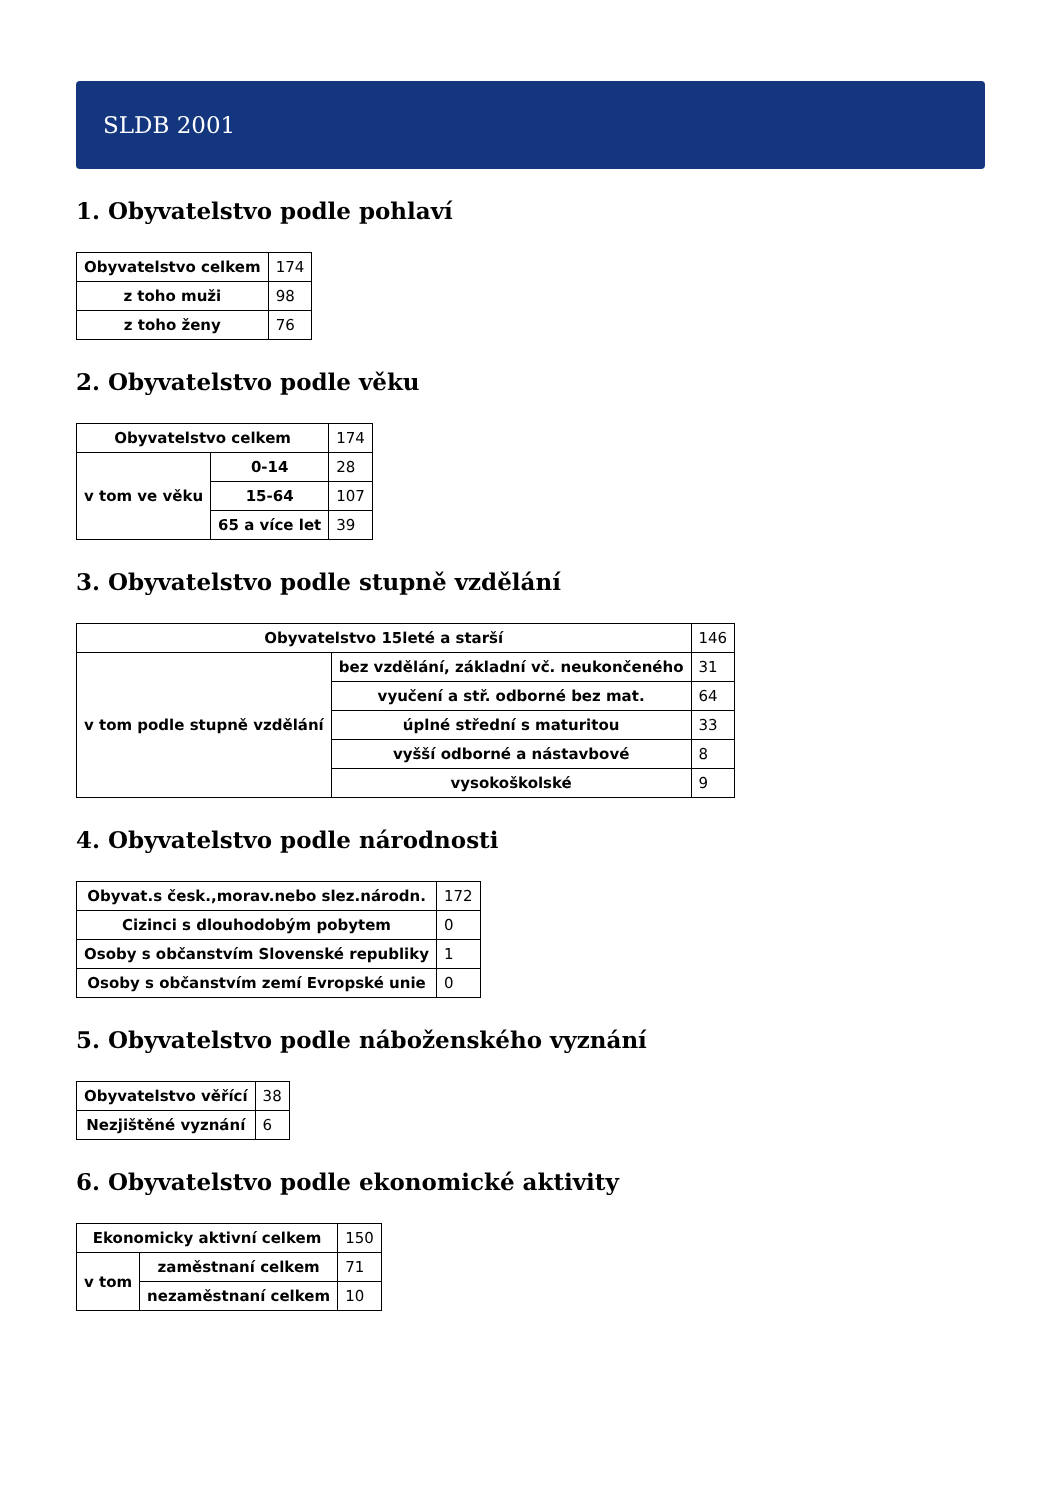SLDB 2001
1. Obyvatelstvo podle pohlaví
| Obyvatelstvo celkem | 174 |
| z toho muži | 98 |
| z toho ženy | 76 |
2. Obyvatelstvo podle věku
| Obyvatelstvo celkem | | 174 |
| v tom ve věku | 0-14 | 28 |
| | 15-64 | 107 |
| | 65 a více let | 39 |
3. Obyvatelstvo podle stupně vzdělání
| Obyvatelstvo 15leté a starší | | 146 |
| v tom podle stupně vzdělání | bez vzdělání, základní vč. neukončeného | 31 |
| | vyučení a stř. odborné bez mat. | 64 |
| | úplné střední s maturitou | 33 |
| | vyšší odborné a nástavbové | 8 |
| | vysokoškolské | 9 |
4. Obyvatelstvo podle národnosti
| Obyvat.s česk.,morav.nebo slez.národn. | 172 |
| Cizinci s dlouhodobým pobytem | 0 |
| Osoby s občanstvím Slovenské republiky | 1 |
| Osoby s občanstvím zemí Evropské unie | 0 |
5. Obyvatelstvo podle náboženského vyznání
| Obyvatelstvo věřící | 38 |
| Nezjištěné vyznání | 6 |
6. Obyvatelstvo podle ekonomické aktivity
| Ekonomicky aktivní celkem | | 150 |
| v tom | zaměstnaní celkem | 71 |
| | nezaměstnaní celkem | 10 |